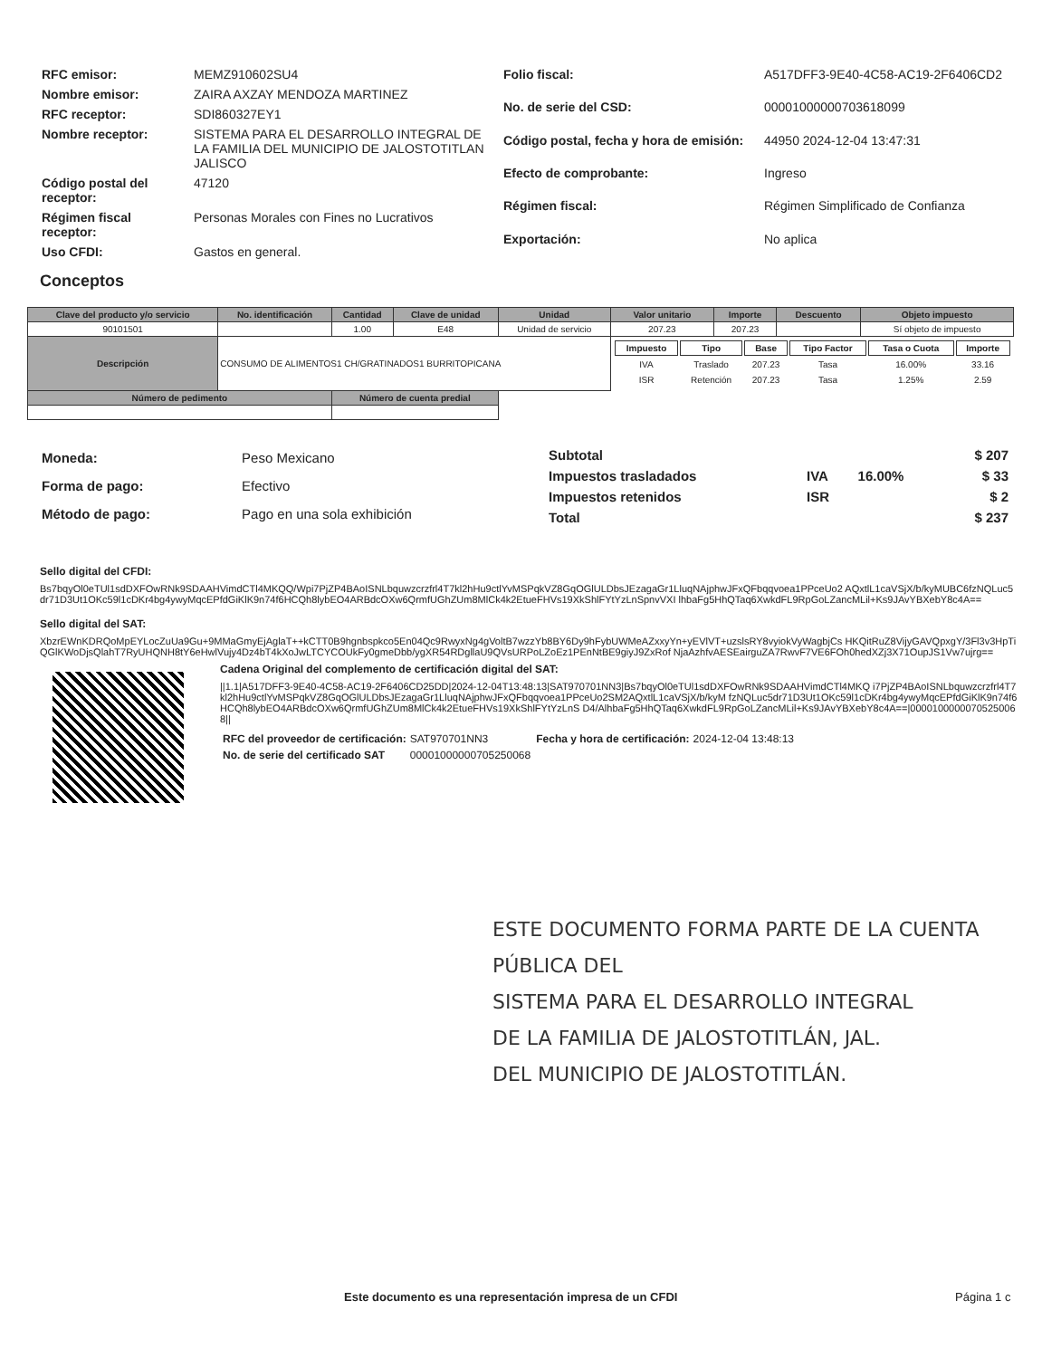| RFC emisor: | MEMZ910602SU4 |
| Nombre emisor: | ZAIRA AXZAY MENDOZA MARTINEZ |
| RFC receptor: | SDI860327EY1 |
| Nombre receptor: | SISTEMA PARA EL DESARROLLO INTEGRAL DE LA FAMILIA DEL MUNICIPIO DE JALOSTOTITLAN JALISCO |
| Código postal del receptor: | 47120 |
| Régimen fiscal receptor: | Personas Morales con Fines no Lucrativos |
| Uso CFDI: | Gastos en general. |
| Folio fiscal: | A517DFF3-9E40-4C58-AC19-2F6406CD2 |
| No. de serie del CSD: | 00001000000703618099 |
| Código postal, fecha y hora de emisión: | 44950 2024-12-04 13:47:31 |
| Efecto de comprobante: | Ingreso |
| Régimen fiscal: | Régimen Simplificado de Confianza |
| Exportación: | No aplica |
Conceptos
| Clave del producto y/o servicio | No. identificación | Cantidad | Clave de unidad | Unidad | Valor unitario | Importe | Descuento | Objeto impuesto |
| --- | --- | --- | --- | --- | --- | --- | --- | --- |
| 90101501 | | 1.00 | E48 | Unidad de servicio | 207.23 | 207.23 | | Sí objeto de impuesto |
| Descripción | CONSUMO DE ALIMENTOS1 CH/GRATINADOS1 BURRITOPICANA | | | | / Impuesto / Tipo / Base / Tipo Factor / Tasa o Cuota / Importe / / IVA / Traslado / 207.23 / Tasa / 16.00% / 33.16 / / ISR / Retención / 207.23 / Tasa / 1.25% / 2.59 / | | | |
| Número de pedimento | | Número de cuenta predial | | | | | | |
| Moneda: | Peso Mexicano |
| Forma de pago: | Efectivo |
| Método de pago: | Pago en una sola exhibición |
| Subtotal | | | $ 207 |
| Impuestos trasladados | IVA | 16.00% | $ 33 |
| Impuestos retenidos | ISR | | $ 2 |
| Total | | | $ 237 |
Sello digital del CFDI:
Bs7bqyOl0eTUl1sdDXFOwRNk9SDAAHVimdCTl4MKQQ/Wpi7PjZP4BAoISNLbquwzcrzfrl4T7kl2hHu9ctlYvMSPqkVZ8GqOGlULDbsJEzagaGr1LluqNAjphwJFxQFbqqvoea1PPceUo2 AQxtlL1caVSjX/b/kyMUBC6fzNQLuc5dr71D3Ut1OKc59l1cDKr4bg4ywyMqcEPfdGiKlK9n74f6HCQh8lybEO4ARBdcOXw6QrmfUGhZUm8MlCk4k2EtueFHVs19XkShlFYtYzLnSpnvVXI lhbaFg5HhQTaq6XwkdFL9RpGoLZancMLil+Ks9JAvYBXebY8c4A==
Sello digital del SAT:
XbzrEWnKDRQoMpEYLocZuUa9Gu+9MMaGmyEjAglaT++kCTT0B9hgnbspkco5En04Qc9RwyxNg4gVoltB7wzzYb8BY6Dy9hFybUWMeAZxxyYn+yEVlVT+uzslsRY8vyiokVyWagbjCs HKQitRuZ8VijyGAVQpxgY/3Fl3v3HpTiQGlKWoDjsQlahT7RyUHQNH8tY6eHwlVujy4Dz4bT4kXoJwLTCYCOUkFy0gmeDbb/ygXR54RDgllaU9QVsURPoLZoEz1PEnNtBE9giyJ9ZxRof NjaAzhfvAESEairguZA7RwvF7VE6FOh0hedXZj3X71OupJS1Vw7ujrg==
Cadena Original del complemento de certificación digital del SAT:
||1.1|A517DFF3-9E40-4C58-AC19-2F6406CD25DD|2024-12-04T13:48:13|SAT970701NN3|Bs7bqyOl0eTUl1sdDXFOwRNk9SDAAHVimdCTl4MKQ i7PjZP4BAoISNLbquwzcrzfrl4T7kl2hHu9ctlYvMSPqkVZ8GqOGlULDbsJEzagaGr1LluqNAjphwJFxQFbqqvoea1PPceUo2SM2AQxtlL1caVSjX/b/kyM fzNQLuc5dr71D3Ut1OKc59l1cDKr4bg4ywyMqcEPfdGiKlK9n74f6HCQh8lybEO4ARBdcOXw6QrmfUGhZUm8MlCk4k2EtueFHVs19XkShlFYtYzLnS D4/AlhbaFg5HhQTaq6XwkdFL9RpGoLZancMLil+Ks9JAvYBXebY8c4A==|00001000000705250068||
| RFC del proveedor de certificación: | SAT970701NN3 | Fecha y hora de certificación: | 2024-12-04 13:48:13 |
| No. de serie del certificado SAT | 00001000000705250068 | | |
ESTE DOCUMENTO FORMA PARTE DE LA CUENTA PÚBLICA DEL
SISTEMA PARA EL DESARROLLO INTEGRAL
DE LA FAMILIA DE JALOSTOTITLÁN, JAL.
DEL MUNICIPIO DE JALOSTOTITLÁN.
Este documento es una representación impresa de un CFDI
Página 1 c